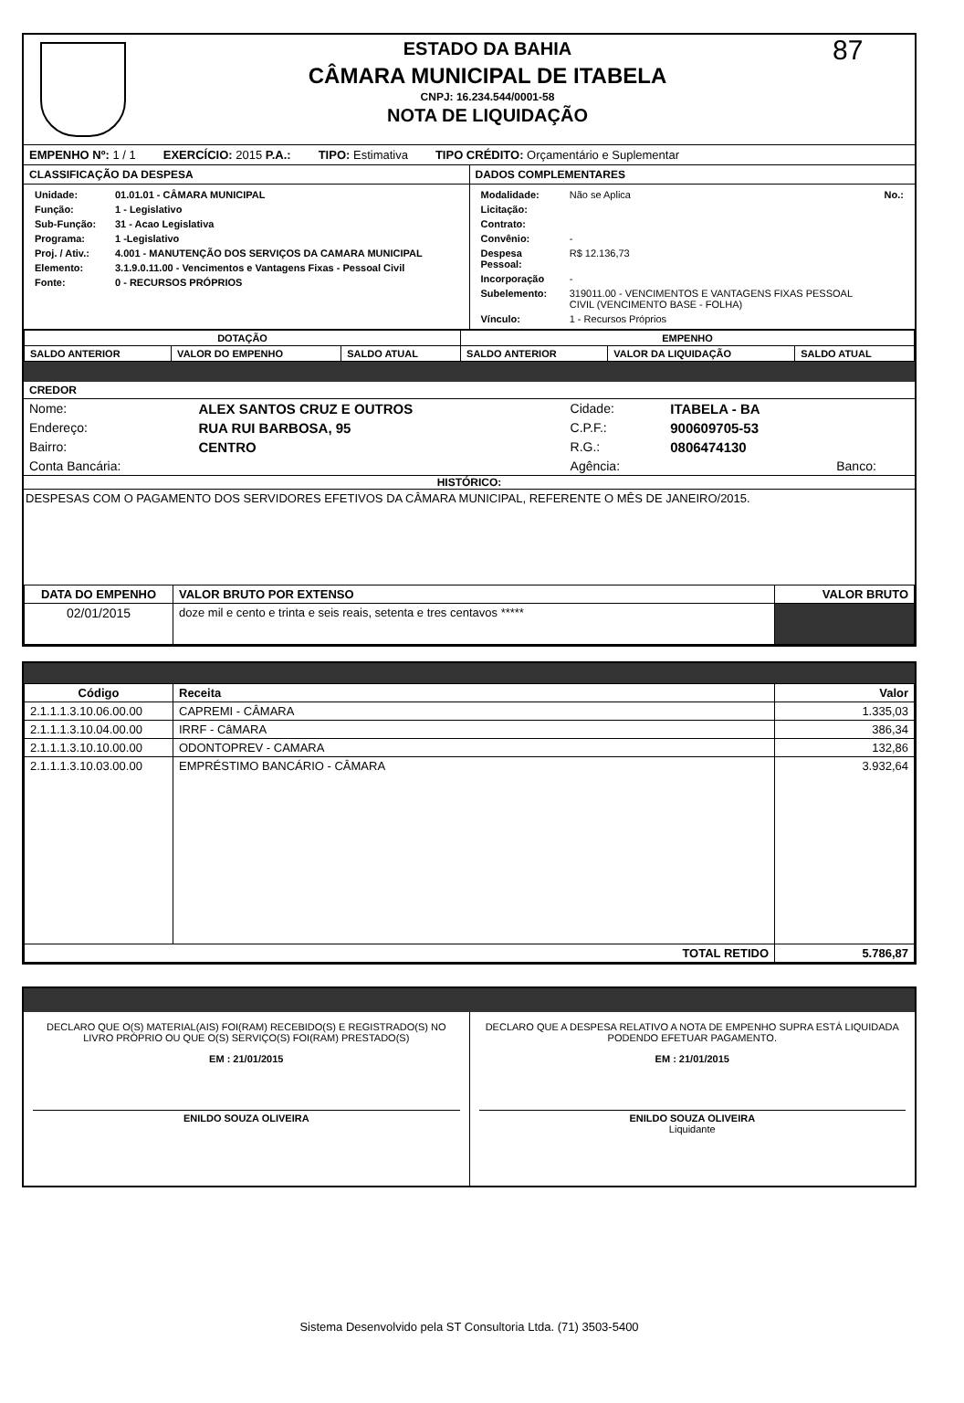ESTADO DA BAHIA
CÂMARA MUNICIPAL DE ITABELA
CNPJ: 16.234.544/0001-58
NOTA DE LIQUIDAÇÃO
87
EMPENHO Nº: 1 / 1 EXERCÍCIO: 2015 P.A.: TIPO: Estimativa TIPO CRÉDITO: Orçamentário e Suplementar
CLASSIFICAÇÃO DA DESPESA DADOS COMPLEMENTARES
| Unidade: | 01.01.01 - CÂMARA MUNICIPAL |
| Função: | 1 - Legislativo |
| Sub-Função: | 31 - Acao Legislativa |
| Programa: | 1 -Legislativo |
| Proj. / Ativ.: | 4.001 - MANUTENÇÃO DOS SERVIÇOS DA CAMARA MUNICIPAL |
| Elemento: | 3.1.9.0.11.00 - Vencimentos e Vantagens Fixas - Pessoal Civil |
| Fonte: | 0 - RECURSOS PRÓPRIOS |
| Modalidade: | Não se Aplica | No.: |
| Licitação: | | |
| Contrato: | | |
| Convênio: | - | |
| Despesa Pessoal: | R$ 12.136,73 | |
| Incorporação | - | |
| Subelemento: | 319011.00 - VENCIMENTOS E VANTAGENS FIXAS PESSOAL CIVIL (VENCIMENTO BASE - FOLHA) | |
| Vínculo: | 1 - Recursos Próprios | |
| DOTAÇÃO | | | EMPENHO | | |
| --- | --- | --- | --- | --- | --- |
| SALDO ANTERIOR | VALOR DO EMPENHO | SALDO ATUAL | SALDO ANTERIOR | VALOR DA LIQUIDAÇÃO | SALDO ATUAL |
CREDOR
| Nome: | ALEX SANTOS CRUZ E OUTROS | Cidade: | ITABELA - BA | |
| Endereço: | RUA RUI BARBOSA, 95 | C.P.F.: | 900609705-53 | |
| Bairro: | CENTRO | R.G.: | 0806474130 | |
| Conta Bancária: | | Agência: | | Banco: |
HISTÓRICO:
DESPESAS COM O PAGAMENTO DOS SERVIDORES EFETIVOS DA CÂMARA MUNICIPAL, REFERENTE O MÊS DE JANEIRO/2015.
| DATA DO EMPENHO | VALOR BRUTO POR EXTENSO | VALOR BRUTO |
| --- | --- | --- |
| 02/01/2015 | doze mil e cento e trinta e seis reais, setenta e tres centavos ***** | |
| Código | Receita | Valor |
| --- | --- | --- |
| 2.1.1.1.3.10.06.00.00 | CAPREMI - CÂMARA | 1.335,03 |
| 2.1.1.1.3.10.04.00.00 | IRRF - CâMARA | 386,34 |
| 2.1.1.1.3.10.10.00.00 | ODONTOPREV - CAMARA | 132,86 |
| 2.1.1.1.3.10.03.00.00 | EMPRÉSTIMO BANCÁRIO - CÂMARA | 3.932,64 |
| TOTAL RETIDO | | 5.786,87 |
DECLARO QUE O(S) MATERIAL(AIS) FOI(RAM) RECEBIDO(S) E REGISTRADO(S) NO LIVRO PRÓPRIO OU QUE O(S) SERVIÇO(S) FOI(RAM) PRESTADO(S)
EM : 21/01/2015
ENILDO SOUZA OLIVEIRA
DECLARO QUE A DESPESA RELATIVO A NOTA DE EMPENHO SUPRA ESTÁ LIQUIDADA PODENDO EFETUAR PAGAMENTO.
EM : 21/01/2015
ENILDO SOUZA OLIVEIRA
Liquidante
Sistema Desenvolvido pela ST Consultoria Ltda. (71) 3503-5400